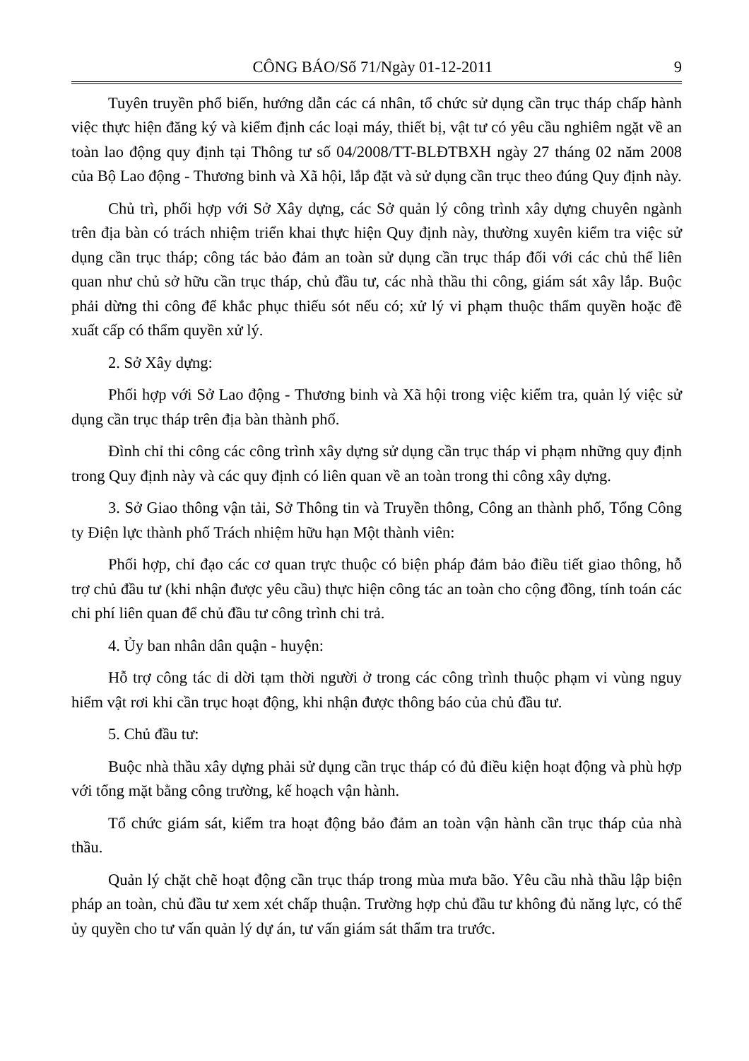CÔNG BÁO/Số 71/Ngày 01-12-2011 9
Tuyên truyền phổ biến, hướng dẫn các cá nhân, tổ chức sử dụng cần trục tháp chấp hành việc thực hiện đăng ký và kiểm định các loại máy, thiết bị, vật tư có yêu cầu nghiêm ngặt về an toàn lao động quy định tại Thông tư số 04/2008/TT-BLĐTBXH ngày 27 tháng 02 năm 2008 của Bộ Lao động - Thương binh và Xã hội, lắp đặt và sử dụng cần trục theo đúng Quy định này.
Chủ trì, phối hợp với Sở Xây dựng, các Sở quản lý công trình xây dựng chuyên ngành trên địa bàn có trách nhiệm triển khai thực hiện Quy định này, thường xuyên kiểm tra việc sử dụng cần trục tháp; công tác bảo đảm an toàn sử dụng cần trục tháp đối với các chủ thể liên quan như chủ sở hữu cần trục tháp, chủ đầu tư, các nhà thầu thi công, giám sát xây lắp. Buộc phải dừng thi công để khắc phục thiếu sót nếu có; xử lý vi phạm thuộc thẩm quyền hoặc đề xuất cấp có thẩm quyền xử lý.
2. Sở Xây dựng:
Phối hợp với Sở Lao động - Thương binh và Xã hội trong việc kiểm tra, quản lý việc sử dụng cần trục tháp trên địa bàn thành phố.
Đình chỉ thi công các công trình xây dựng sử dụng cần trục tháp vi phạm những quy định trong Quy định này và các quy định có liên quan về an toàn trong thi công xây dựng.
3. Sở Giao thông vận tải, Sở Thông tin và Truyền thông, Công an thành phố, Tổng Công ty Điện lực thành phố Trách nhiệm hữu hạn Một thành viên:
Phối hợp, chỉ đạo các cơ quan trực thuộc có biện pháp đảm bảo điều tiết giao thông, hỗ trợ chủ đầu tư (khi nhận được yêu cầu) thực hiện công tác an toàn cho cộng đồng, tính toán các chi phí liên quan để chủ đầu tư công trình chi trả.
4. Ủy ban nhân dân quận - huyện:
Hỗ trợ công tác di dời tạm thời người ở trong các công trình thuộc phạm vi vùng nguy hiểm vật rơi khi cần trục hoạt động, khi nhận được thông báo của chủ đầu tư.
5. Chủ đầu tư:
Buộc nhà thầu xây dựng phải sử dụng cần trục tháp có đủ điều kiện hoạt động và phù hợp với tổng mặt bằng công trường, kế hoạch vận hành.
Tổ chức giám sát, kiểm tra hoạt động bảo đảm an toàn vận hành cần trục tháp của nhà thầu.
Quản lý chặt chẽ hoạt động cần trục tháp trong mùa mưa bão. Yêu cầu nhà thầu lập biện pháp an toàn, chủ đầu tư xem xét chấp thuận. Trường hợp chủ đầu tư không đủ năng lực, có thể ủy quyền cho tư vấn quản lý dự án, tư vấn giám sát thẩm tra trước.